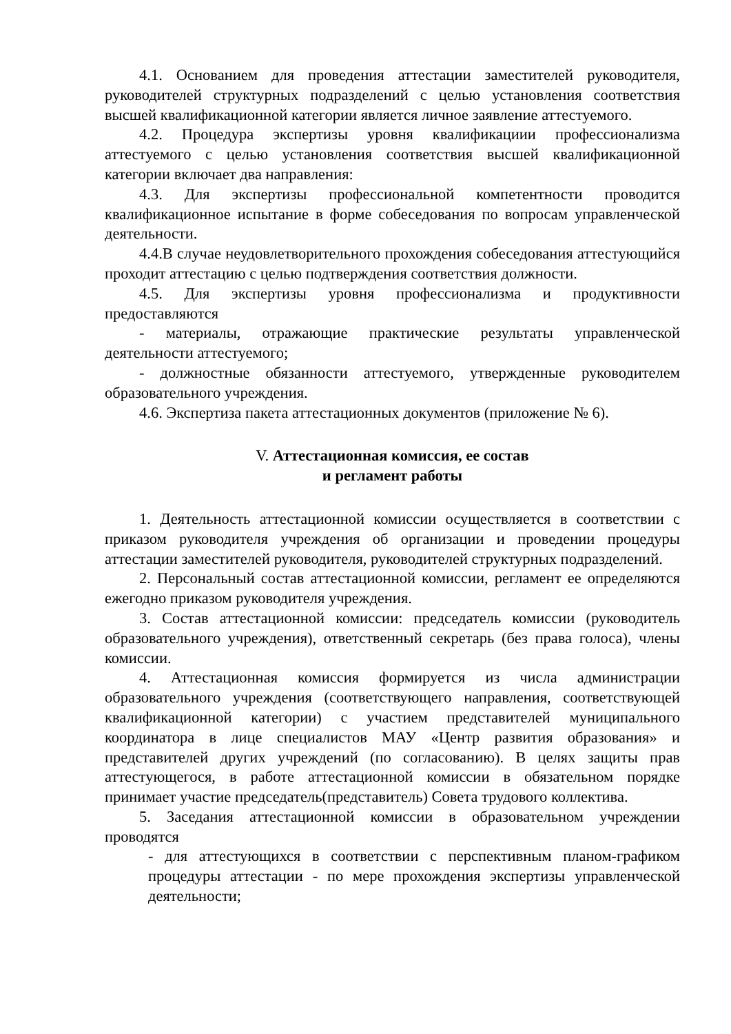4.1. Основанием для проведения аттестации заместителей руководителя, руководителей структурных подразделений с целью установления соответствия высшей квалификационной категории является личное заявление аттестуемого.
4.2. Процедура экспертизы уровня квалификациии профессионализма аттестуемого с целью установления соответствия высшей квалификационной категории включает два направления:
4.3. Для экспертизы профессиональной компетентности проводится квалификационное испытание в форме собеседования по вопросам управленческой деятельности.
4.4.В случае неудовлетворительного прохождения собеседования аттестующийся проходит аттестацию с целью подтверждения соответствия должности.
4.5. Для экспертизы уровня профессионализма и продуктивности предоставляются
- материалы, отражающие практические результаты управленческой деятельности аттестуемого;
- должностные обязанности аттестуемого, утвержденные руководителем образовательного учреждения.
4.6. Экспертиза пакета аттестационных документов (приложение № 6).
V. Аттестационная комиссия, ее состав
и регламент работы
1. Деятельность аттестационной комиссии осуществляется в соответствии с приказом руководителя учреждения об организации и проведении процедуры аттестации заместителей руководителя, руководителей структурных подразделений.
2. Персональный состав аттестационной комиссии, регламент ее определяются ежегодно приказом руководителя учреждения.
3. Состав аттестационной комиссии: председатель комиссии (руководитель образовательного учреждения), ответственный секретарь (без права голоса), члены комиссии.
4. Аттестационная комиссия формируется из числа администрации образовательного учреждения (соответствующего направления, соответствующей квалификационной категории) с участием представителей муниципального координатора в лице специалистов МАУ «Центр развития образования» и представителей других учреждений (по согласованию). В целях защиты прав аттестующегося, в работе аттестационной комиссии в обязательном порядке принимает участие председатель(представитель) Совета трудового коллектива.
5. Заседания аттестационной комиссии в образовательном учреждении проводятся
- для аттестующихся в соответствии с перспективным планом-графиком процедуры аттестации - по мере прохождения экспертизы управленческой деятельности;